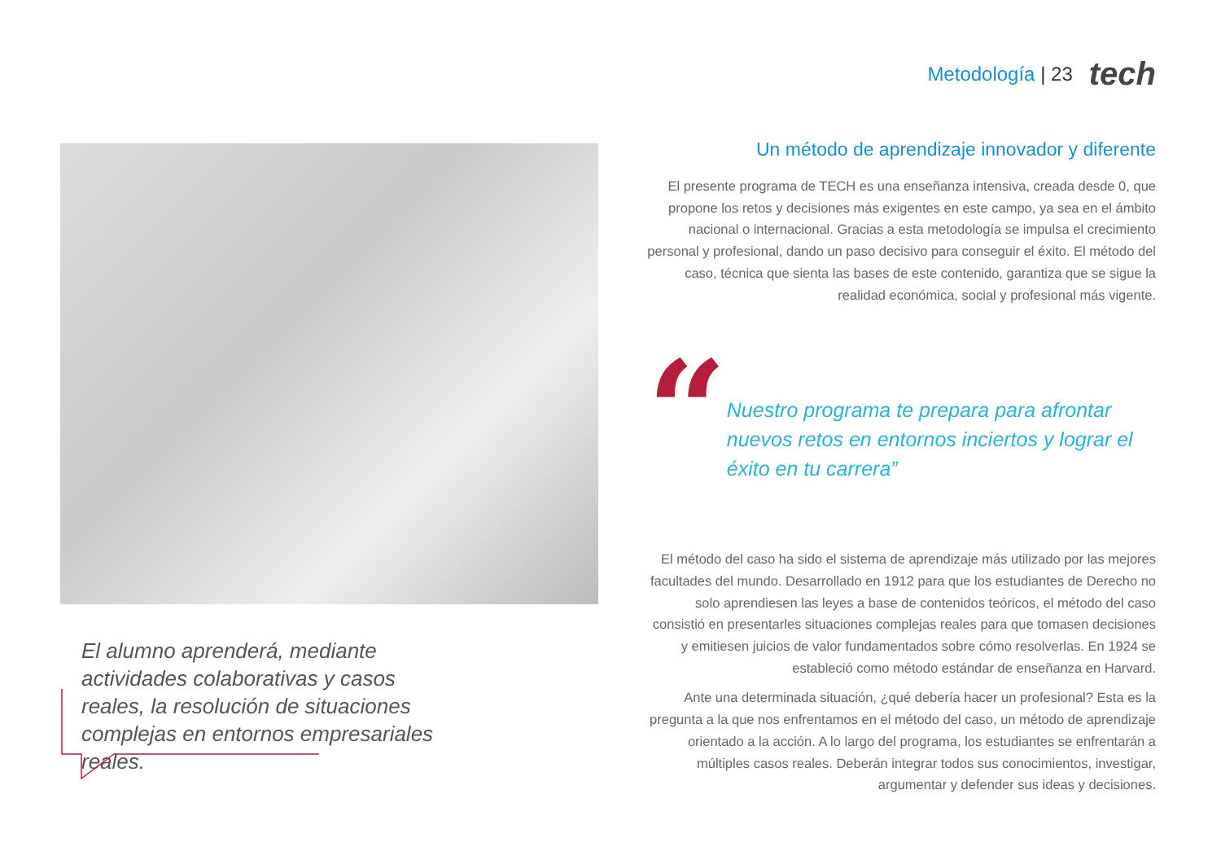Metodología | 23
tech
El alumno aprenderá, mediante actividades colaborativas y casos reales, la resolución de situaciones complejas en entornos empresariales reales.
Un método de aprendizaje innovador y diferente
El presente programa de TECH es una enseñanza intensiva, creada desde 0, que propone los retos y decisiones más exigentes en este campo, ya sea en el ámbito nacional o internacional. Gracias a esta metodología se impulsa el crecimiento personal y profesional, dando un paso decisivo para conseguir el éxito. El método del caso, técnica que sienta las bases de este contenido, garantiza que se sigue la realidad económica, social y profesional más vigente.
“
Nuestro programa te prepara para afrontar nuevos retos en entornos inciertos y lograr el éxito en tu carrera”
El método del caso ha sido el sistema de aprendizaje más utilizado por las mejores facultades del mundo. Desarrollado en 1912 para que los estudiantes de Derecho no solo aprendiesen las leyes a base de contenidos teóricos, el método del caso consistió en presentarles situaciones complejas reales para que tomasen decisiones y emitiesen juicios de valor fundamentados sobre cómo resolverlas. En 1924 se estableció como método estándar de enseñanza en Harvard.
Ante una determinada situación, ¿qué debería hacer un profesional? Esta es la pregunta a la que nos enfrentamos en el método del caso, un método de aprendizaje orientado a la acción. A lo largo del programa, los estudiantes se enfrentarán a múltiples casos reales. Deberán integrar todos sus conocimientos, investigar, argumentar y defender sus ideas y decisiones.